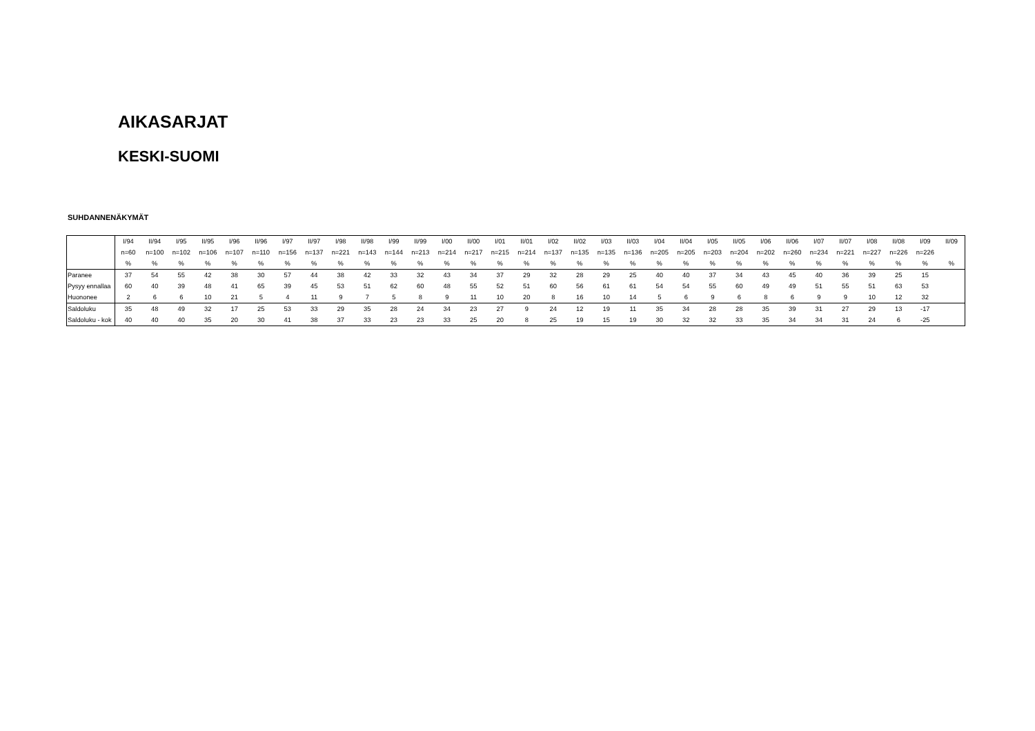AIKASARJAT
KESKI-SUOMI
SUHDANNENÄKYMÄT
| | I/94 | II/94 | I/95 | II/95 | I/96 | II/96 | I/97 | II/97 | I/98 | II/98 | I/99 | II/99 | I/00 | II/00 | I/01 | II/01 | I/02 | II/02 | I/03 | II/03 | I/04 | II/04 | I/05 | II/05 | I/06 | II/06 | I/07 | II/07 | I/08 | II/08 | I/09 | II/09 |
| | n=60 | n=100 | n=102 | n=106 | n=107 | n=110 | n=156 | n=137 | n=221 | n=143 | n=144 | n=213 | n=214 | n=217 | n=215 | n=214 | n=137 | n=135 | n=135 | n=136 | n=205 | n=205 | n=203 | n=204 | n=202 | n=260 | n=234 | n=221 | n=227 | n=226 | n=226 | |
| | % | % | % | % | % | % | % | % | % | % | % | % | % | % | % | % | % | % | % | % | % | % | % | % | % | % | % | % | % | % | % | % |
| Paranee | 37 | 54 | 55 | 42 | 38 | 30 | 57 | 44 | 38 | 42 | 33 | 32 | 43 | 34 | 37 | 29 | 32 | 28 | 29 | 25 | 40 | 40 | 37 | 34 | 43 | 45 | 40 | 36 | 39 | 25 | 15 | |
| Pysyy ennallaa | 60 | 40 | 39 | 48 | 41 | 65 | 39 | 45 | 53 | 51 | 62 | 60 | 48 | 55 | 52 | 51 | 60 | 56 | 61 | 61 | 54 | 54 | 55 | 60 | 49 | 49 | 51 | 55 | 51 | 63 | 53 | |
| Huononee | 2 | 6 | 6 | 10 | 21 | 5 | 4 | 11 | 9 | 7 | 5 | 8 | 9 | 11 | 10 | 20 | 8 | 16 | 10 | 14 | 5 | 6 | 9 | 6 | 8 | 6 | 9 | 9 | 10 | 12 | 32 | |
| Saldoluku | 35 | 48 | 49 | 32 | 17 | 25 | 53 | 33 | 29 | 35 | 28 | 24 | 34 | 23 | 27 | 9 | 24 | 12 | 19 | 11 | 35 | 34 | 28 | 28 | 35 | 39 | 31 | 27 | 29 | 13 | -17 | |
| Saldoluku - kok | 40 | 40 | 40 | 35 | 20 | 30 | 41 | 38 | 37 | 33 | 23 | 23 | 33 | 25 | 20 | 8 | 25 | 19 | 15 | 19 | 30 | 32 | 32 | 33 | 35 | 34 | 34 | 31 | 24 | 6 | -25 | |